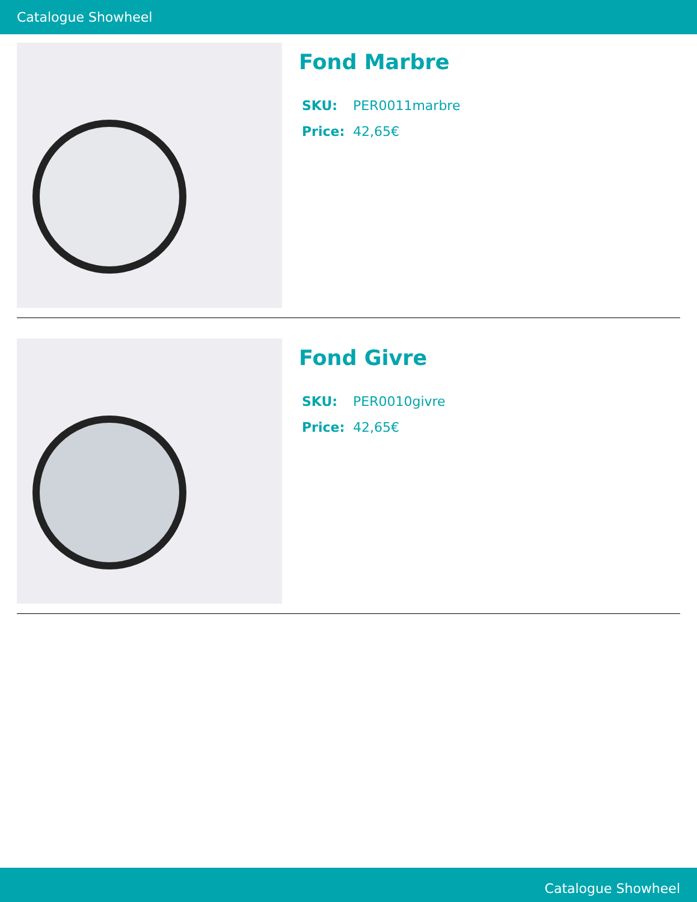Catalogue Showheel
Fond Marbre
SKU: PER0011marbre
Price: 42,65€
Fond Givre
SKU: PER0010givre
Price: 42,65€
Catalogue Showheel